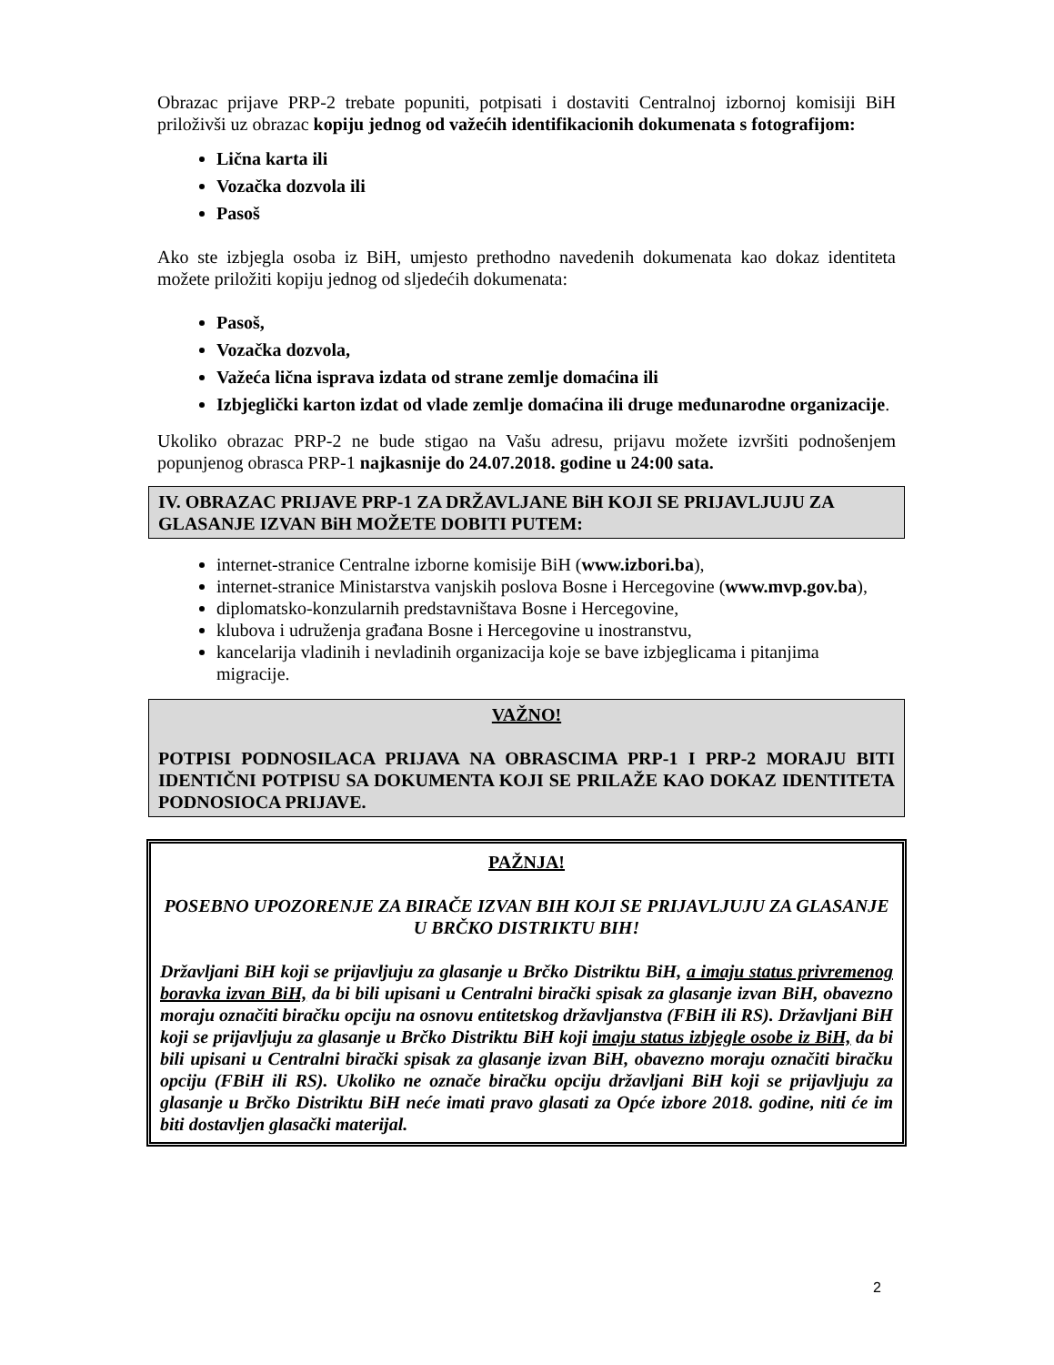Obrazac prijave PRP-2 trebate popuniti, potpisati i dostaviti Centralnoj izbornoj komisiji BiH priloživši uz obrazac kopiju jednog od važećih identifikacionih dokumenata s fotografijom:
Lična karta ili
Vozačka dozvola ili
Pasoš
Ako ste izbjegla osoba iz BiH, umjesto prethodno navedenih dokumenata kao dokaz identiteta možete priložiti kopiju jednog od sljedećih dokumenata:
Pasoš,
Vozačka dozvola,
Važeća lična isprava izdata od strane zemlje domaćina ili
Izbjeglički karton izdat od vlade zemlje domaćina ili druge međunarodne organizacije.
Ukoliko obrazac PRP-2 ne bude stigao na Vašu adresu, prijavu možete izvršiti podnošenjem popunjenog obrasca PRP-1 najkasnije do 24.07.2018. godine u 24:00 sata.
IV. OBRAZAC PRIJAVE PRP-1 ZA DRŽAVLJANE BiH KOJI SE PRIJAVLJUJU ZA GLASANJE IZVAN BiH MOŽETE DOBITI PUTEM:
internet-stranice Centralne izborne komisije BiH (www.izbori.ba),
internet-stranice Ministarstva vanjskih poslova Bosne i Hercegovine (www.mvp.gov.ba),
diplomatsko-konzularnih predstavništava Bosne i Hercegovine,
klubova i udruženja građana Bosne i Hercegovine u inostranstvu,
kancelarija vladinih i nevladinih organizacija koje se bave izbjeglicama i pitanjima migracije.
VAŽNO!
POTPISI PODNOSILACA PRIJAVA NA OBRASCIMA PRP-1 I PRP-2 MORAJU BITI IDENTIČNI POTPISU SA DOKUMENTA KOJI SE PRILAŽE KAO DOKAZ IDENTITETA PODNOSIOCA PRIJAVE.
PAŽNJA!
POSEBNO UPOZORENJE ZA BIRAČE IZVAN BIH KOJI SE PRIJAVLJUJU ZA GLASANJE U BRČKO DISTRIKTU BIH!
Državljani BiH koji se prijavljuju za glasanje u Brčko Distriktu BiH, a imaju status privremenog boravka izvan BiH, da bi bili upisani u Centralni birački spisak za glasanje izvan BiH, obavezno moraju označiti biračku opciju na osnovu entitetskog državljanstva (FBiH ili RS). Državljani BiH koji se prijavljuju za glasanje u Brčko Distriktu BiH koji imaju status izbjegle osobe iz BiH, da bi bili upisani u Centralni birački spisak za glasanje izvan BiH, obavezno moraju označiti biračku opciju (FBiH ili RS). Ukoliko ne označe biračku opciju državljani BiH koji se prijavljuju za glasanje u Brčko Distriktu BiH neće imati pravo glasati za Opće izbore 2018. godine, niti će im biti dostavljen glasački materijal.
2